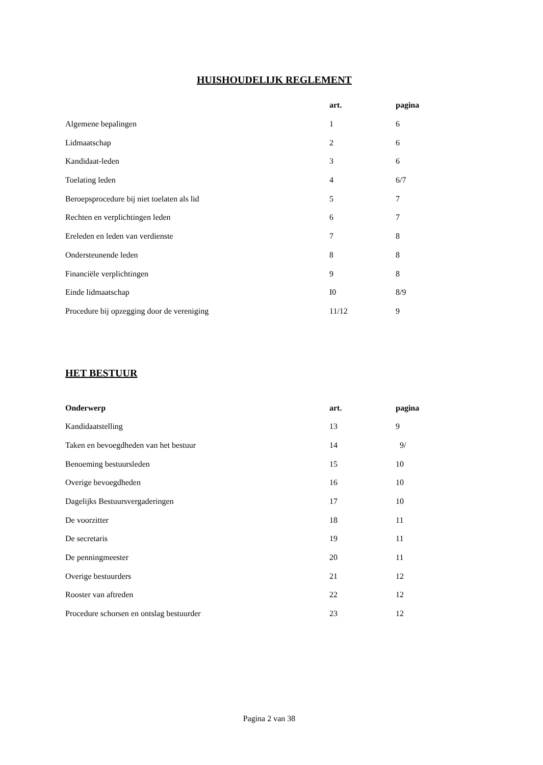HUISHOUDELIJK REGLEMENT
| | art. | pagina |
| --- | --- | --- |
| Algemene bepalingen | 1 | 6 |
| Lidmaatschap | 2 | 6 |
| Kandidaat-leden | 3 | 6 |
| Toelating leden | 4 | 6/7 |
| Beroepsprocedure bij niet toelaten als lid | 5 | 7 |
| Rechten en verplichtingen leden | 6 | 7 |
| Ereleden en leden van verdienste | 7 | 8 |
| Ondersteunende leden | 8 | 8 |
| Financiële verplichtingen | 9 | 8 |
| Einde lidmaatschap | I0 | 8/9 |
| Procedure bij opzegging door de vereniging | 11/12 | 9 |
HET BESTUUR
| Onderwerp | art. | pagina |
| --- | --- | --- |
| Kandidaatstelling | 13 | 9 |
| Taken en bevoegdheden van het bestuur | 14 | 9/ |
| Benoeming bestuursleden | 15 | 10 |
| Overige bevoegdheden | 16 | 10 |
| Dagelijks Bestuursvergaderingen | 17 | 10 |
| De voorzitter | 18 | 11 |
| De secretaris | 19 | 11 |
| De penningmeester | 20 | 11 |
| Overige bestuurders | 21 | 12 |
| Rooster van aftreden | 22 | 12 |
| Procedure schorsen en ontslag bestuurder | 23 | 12 |
Pagina 2 van 38